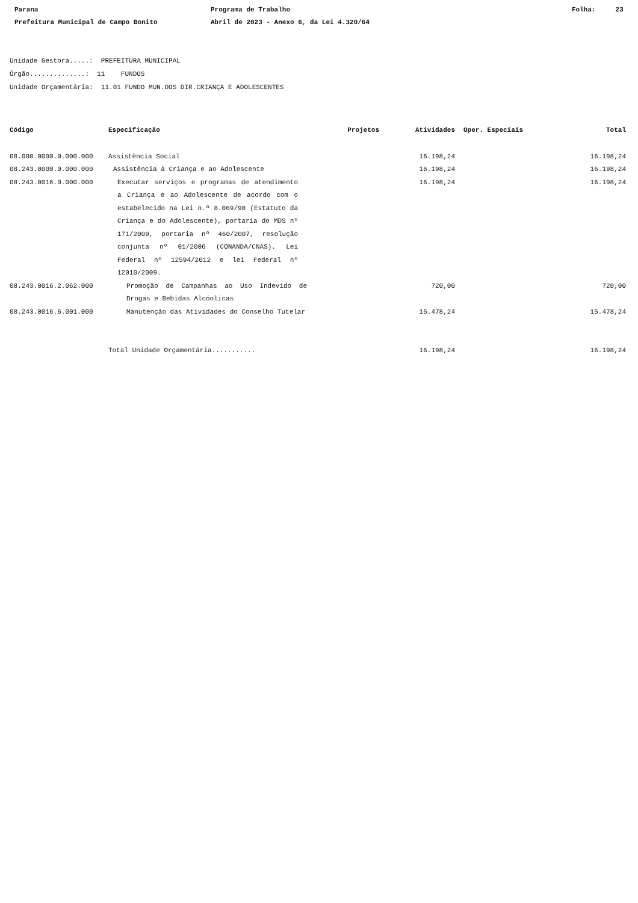Parana
Prefeitura Municipal de Campo Bonito
Programa de Trabalho
Abril de 2023 - Anexo 6, da Lei 4.320/64
Folha: 23
Unidade Gestora.....: PREFEITURA MUNICIPAL
Órgão..............: 11 FUNDOS
Unidade Orçamentária: 11.01 FUNDO MUN.DOS DIR.CRIANÇA E ADOLESCENTES
| Código | Especificação | Projetos | Atividades | Oper. Especiais | Total |
| --- | --- | --- | --- | --- | --- |
| 08.000.0000.0.000.000 | Assistência Social | | 16.198,24 | | 16.198,24 |
| 08.243.0000.0.000.000 | Assistência à Criança e ao Adolescente | | 16.198,24 | | 16.198,24 |
| 08.243.0016.0.000.000 | Executar serviços e programas de atendimento a Criança e ao Adolescente de acordo com o estabelecido na Lei n.º 8.069/90 (Estatuto da Criança e do Adolescente), portaria do MDS nº 171/2009, portaria nº 460/2007, resolução conjunta nº 01/2006 (CONANDA/CNAS). Lei Federal nº 12594/2012 e lei Federal nº 12010/2009. | | 16.198,24 | | 16.198,24 |
| 08.243.0016.2.062.000 | Promoção de Campanhas ao Uso Indevido de Drogas e Bebidas Alcóolicas | | 720,00 | | 720,00 |
| 08.243.0016.6.001.000 | Manutenção das Atividades do Conselho Tutelar | | 15.478,24 | | 15.478,24 |
| | Total Unidade Orçamentária........... | | 16.198,24 | | 16.198,24 |